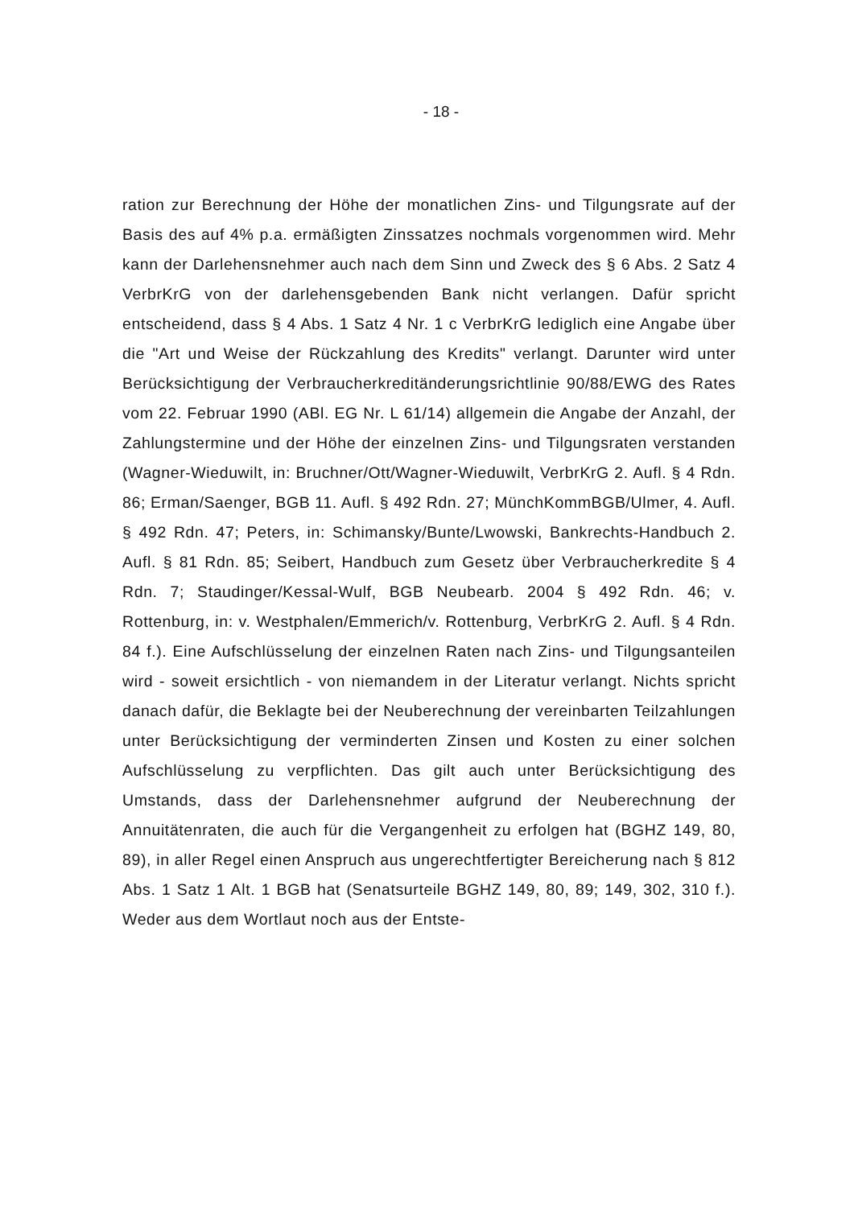- 18 -
ration zur Berechnung der Höhe der monatlichen Zins- und Tilgungsrate auf der Basis des auf 4% p.a. ermäßigten Zinssatzes nochmals vorgenommen wird. Mehr kann der Darlehensnehmer auch nach dem Sinn und Zweck des § 6 Abs. 2 Satz 4 VerbrKrG von der darlehensgebenden Bank nicht verlangen. Dafür spricht entscheidend, dass § 4 Abs. 1 Satz 4 Nr. 1 c VerbrKrG lediglich eine Angabe über die "Art und Weise der Rückzahlung des Kredits" verlangt. Darunter wird unter Berücksichtigung der Verbraucherkreditänderungsrichtlinie 90/88/EWG des Rates vom 22. Februar 1990 (ABl. EG Nr. L 61/14) allgemein die Angabe der Anzahl, der Zahlungstermine und der Höhe der einzelnen Zins- und Tilgungsraten verstanden (Wagner-Wieduwilt, in: Bruchner/Ott/Wagner-Wieduwilt, VerbrKrG 2. Aufl. § 4 Rdn. 86; Erman/Saenger, BGB 11. Aufl. § 492 Rdn. 27; MünchKommBGB/Ulmer, 4. Aufl. § 492 Rdn. 47; Peters, in: Schimansky/Bunte/Lwowski, Bankrechts-Handbuch 2. Aufl. § 81 Rdn. 85; Seibert, Handbuch zum Gesetz über Verbraucherkredite § 4 Rdn. 7; Staudinger/Kessal-Wulf, BGB Neubearb. 2004 § 492 Rdn. 46; v. Rottenburg, in: v. Westphalen/Emmerich/v. Rottenburg, VerbrKrG 2. Aufl. § 4 Rdn. 84 f.). Eine Aufschlüsselung der einzelnen Raten nach Zins- und Tilgungsanteilen wird - soweit ersichtlich - von niemandem in der Literatur verlangt. Nichts spricht danach dafür, die Beklagte bei der Neuberechnung der vereinbarten Teilzahlungen unter Berücksichtigung der verminderten Zinsen und Kosten zu einer solchen Aufschlüsselung zu verpflichten. Das gilt auch unter Berücksichtigung des Umstands, dass der Darlehensnehmer aufgrund der Neuberechnung der Annuitätenraten, die auch für die Vergangenheit zu erfolgen hat (BGHZ 149, 80, 89), in aller Regel einen Anspruch aus ungerechtfertigter Bereicherung nach § 812 Abs. 1 Satz 1 Alt. 1 BGB hat (Senatsurteile BGHZ 149, 80, 89; 149, 302, 310 f.). Weder aus dem Wortlaut noch aus der Entste-